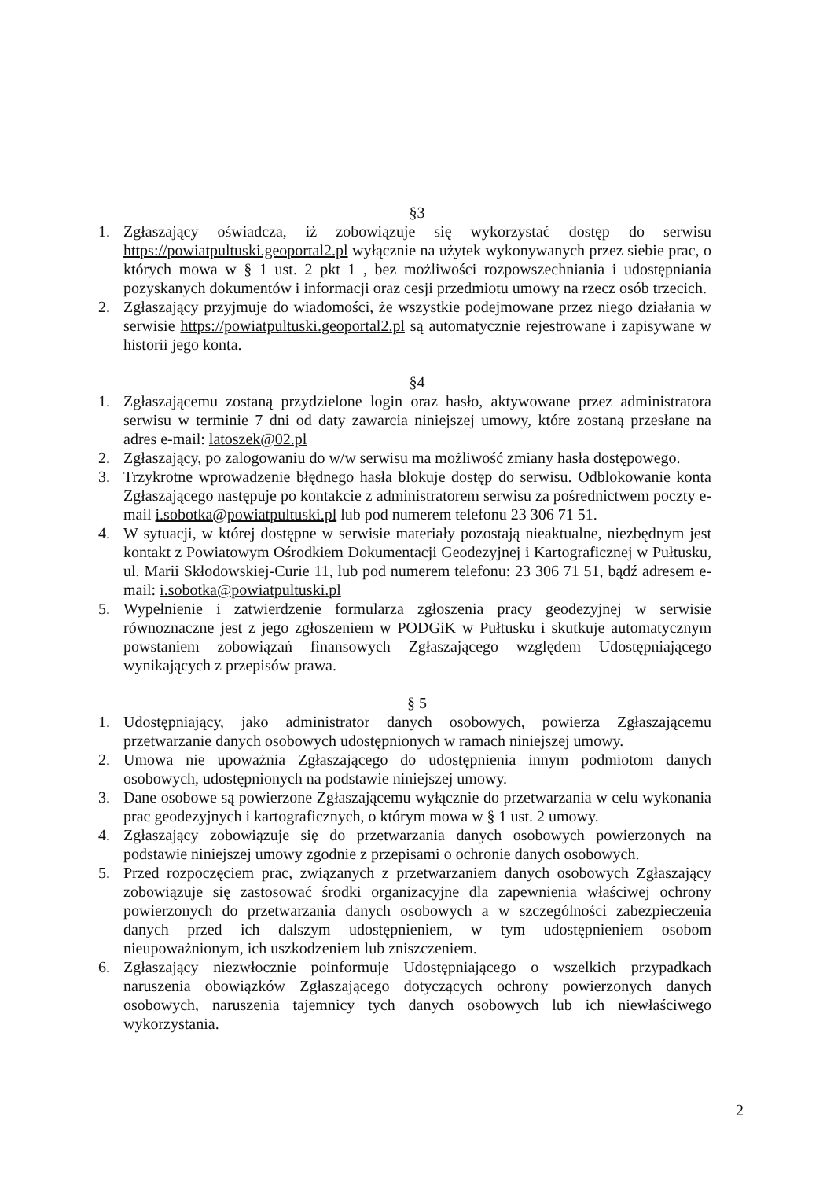§3
1. Zgłaszający oświadcza, iż zobowiązuje się wykorzystać dostęp do serwisu https://powiatpultuski.geoportal2.pl wyłącznie na użytek wykonywanych przez siebie prac, o których mowa w § 1 ust. 2 pkt 1 , bez możliwości rozpowszechniania i udostępniania pozyskanych dokumentów i informacji oraz cesji przedmiotu umowy na rzecz osób trzecich.
2. Zgłaszający przyjmuje do wiadomości, że wszystkie podejmowane przez niego działania w serwisie https://powiatpultuski.geoportal2.pl są automatycznie rejestrowane i zapisywane w historii jego konta.
§4
1. Zgłaszającemu zostaną przydzielone login oraz hasło, aktywowane przez administratora serwisu w terminie 7 dni od daty zawarcia niniejszej umowy, które zostaną przesłane na adres e-mail: latoszek@02.pl
2. Zgłaszający, po zalogowaniu do w/w serwisu ma możliwość zmiany hasła dostępowego.
3. Trzykrotne wprowadzenie błędnego hasła blokuje dostęp do serwisu. Odblokowanie konta Zgłaszającego następuje po kontakcie z administratorem serwisu za pośrednictwem poczty e-mail i.sobotka@powiatpultuski.pl lub pod numerem telefonu 23 306 71 51.
4. W sytuacji, w której dostępne w serwisie materiały pozostają nieaktualne, niezbędnym jest kontakt z Powiatowym Ośrodkiem Dokumentacji Geodezyjnej i Kartograficznej w Pułtusku, ul. Marii Skłodowskiej-Curie 11, lub pod numerem telefonu: 23 306 71 51, bądź adresem e-mail: i.sobotka@powiatpultuski.pl
5. Wypełnienie i zatwierdzenie formularza zgłoszenia pracy geodezyjnej w serwisie równoznaczne jest z jego zgłoszeniem w PODGiK w Pułtusku i skutkuje automatycznym powstaniem zobowiązań finansowych Zgłaszającego względem Udostępniającego wynikających z przepisów prawa.
§ 5
1. Udostępniający, jako administrator danych osobowych, powierza Zgłaszającemu przetwarzanie danych osobowych udostępnionych w ramach niniejszej umowy.
2. Umowa nie upoważnia Zgłaszającego do udostępnienia innym podmiotom danych osobowych, udostępnionych na podstawie niniejszej umowy.
3. Dane osobowe są powierzone Zgłaszającemu wyłącznie do przetwarzania w celu wykonania prac geodezyjnych i kartograficznych, o którym mowa w § 1 ust. 2 umowy.
4. Zgłaszający zobowiązuje się do przetwarzania danych osobowych powierzonych na podstawie niniejszej umowy zgodnie z przepisami o ochronie danych osobowych.
5. Przed rozpoczęciem prac, związanych z przetwarzaniem danych osobowych Zgłaszający zobowiązuje się zastosować środki organizacyjne dla zapewnienia właściwej ochrony powierzonych do przetwarzania danych osobowych a w szczególności zabezpieczenia danych przed ich dalszym udostępnieniem, w tym udostępnieniem osobom nieupoważnionym, ich uszkodzeniem lub zniszczeniem.
6. Zgłaszający niezwłocznie poinformuje Udostępniającego o wszelkich przypadkach naruszenia obowiązków Zgłaszającego dotyczących ochrony powierzonych danych osobowych, naruszenia tajemnicy tych danych osobowych lub ich niewłaściwego wykorzystania.
2